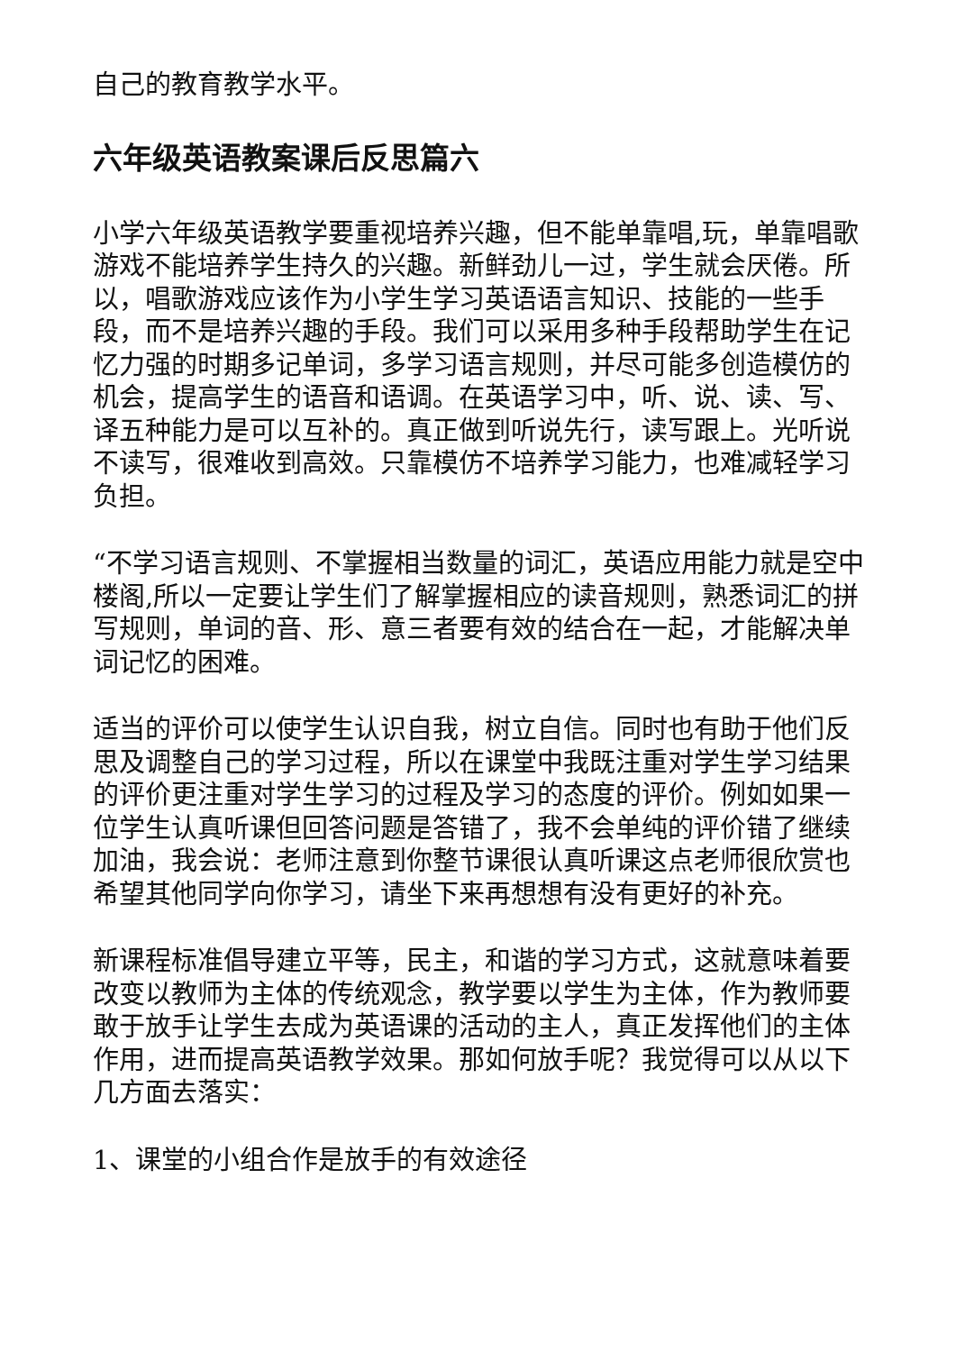自己的教育教学水平。
六年级英语教案课后反思篇六
小学六年级英语教学要重视培养兴趣，但不能单靠唱,玩，单靠唱歌游戏不能培养学生持久的兴趣。新鲜劲儿一过，学生就会厌倦。所以，唱歌游戏应该作为小学生学习英语语言知识、技能的一些手段，而不是培养兴趣的手段。我们可以采用多种手段帮助学生在记忆力强的时期多记单词，多学习语言规则，并尽可能多创造模仿的机会，提高学生的语音和语调。在英语学习中，听、说、读、写、译五种能力是可以互补的。真正做到听说先行，读写跟上。光听说不读写，很难收到高效。只靠模仿不培养学习能力，也难减轻学习负担。
“不学习语言规则、不掌握相当数量的词汇，英语应用能力就是空中楼阁,所以一定要让学生们了解掌握相应的读音规则，熟悉词汇的拼写规则，单词的音、形、意三者要有效的结合在一起，才能解决单词记忆的困难。
适当的评价可以使学生认识自我，树立自信。同时也有助于他们反思及调整自己的学习过程，所以在课堂中我既注重对学生学习结果的评价更注重对学生学习的过程及学习的态度的评价。例如如果一位学生认真听课但回答问题是答错了，我不会单纯的评价错了继续加油，我会说：老师注意到你整节课很认真听课这点老师很欣赏也希望其他同学向你学习，请坐下来再想想有没有更好的补充。
新课程标准倡导建立平等，民主，和谐的学习方式，这就意味着要改变以教师为主体的传统观念，教学要以学生为主体，作为教师要敢于放手让学生去成为英语课的活动的主人，真正发挥他们的主体作用，进而提高英语教学效果。那如何放手呢？我觉得可以从以下几方面去落实：
1、课堂的小组合作是放手的有效途径